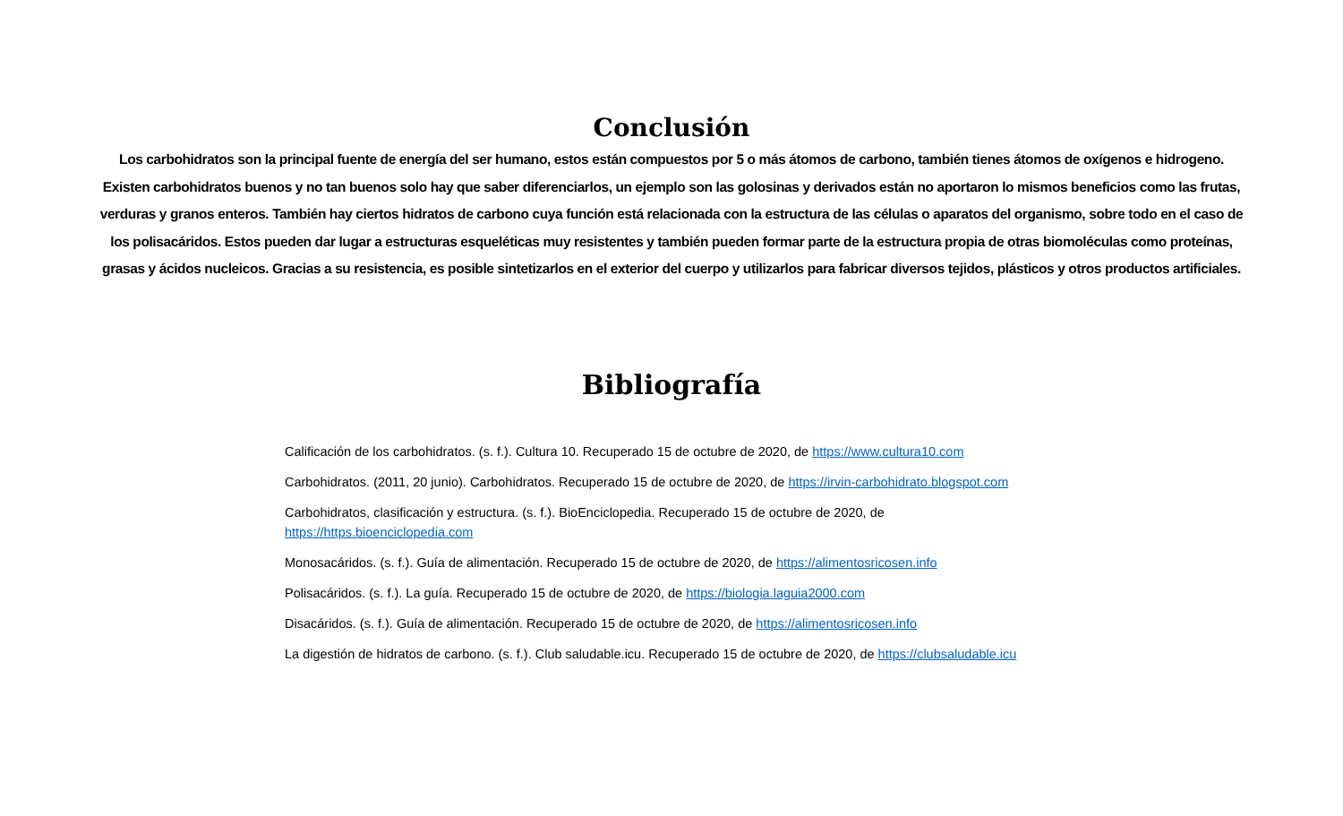Conclusión
Los carbohidratos son la principal fuente de energía del ser humano, estos están compuestos por 5 o más átomos de carbono, también tienes átomos de oxígenos e hidrogeno. Existen carbohidratos buenos y no tan buenos solo hay que saber diferenciarlos, un ejemplo son las golosinas y derivados están no aportaron lo mismos beneficios como las frutas, verduras y granos enteros. También hay ciertos hidratos de carbono cuya función está relacionada con la estructura de las células o aparatos del organismo, sobre todo en el caso de los polisacáridos. Estos pueden dar lugar a estructuras esqueléticas muy resistentes y también pueden formar parte de la estructura propia de otras biomoléculas como proteínas, grasas y ácidos nucleicos. Gracias a su resistencia, es posible sintetizarlos en el exterior del cuerpo y utilizarlos para fabricar diversos tejidos, plásticos y otros productos artificiales.
Bibliografía
Calificación de los carbohidratos. (s. f.). Cultura 10. Recuperado 15 de octubre de 2020, de https://www.cultura10.com
Carbohidratos. (2011, 20 junio). Carbohidratos. Recuperado 15 de octubre de 2020, de https://irvin-carbohidrato.blogspot.com
Carbohidratos, clasificación y estructura. (s. f.). BioEnciclopedia. Recuperado 15 de octubre de 2020, de
https://https.bioenciclopedia.com
Monosacáridos. (s. f.). Guía de alimentación. Recuperado 15 de octubre de 2020, de https://alimentosricosen.info
Polisacáridos. (s. f.). La guía. Recuperado 15 de octubre de 2020, de https://biologia.laguia2000.com
Disacáridos. (s. f.). Guía de alimentación. Recuperado 15 de octubre de 2020, de https://alimentosricosen.info
La digestión de hidratos de carbono. (s. f.). Club saludable.icu. Recuperado 15 de octubre de 2020, de https://clubsaludable.icu